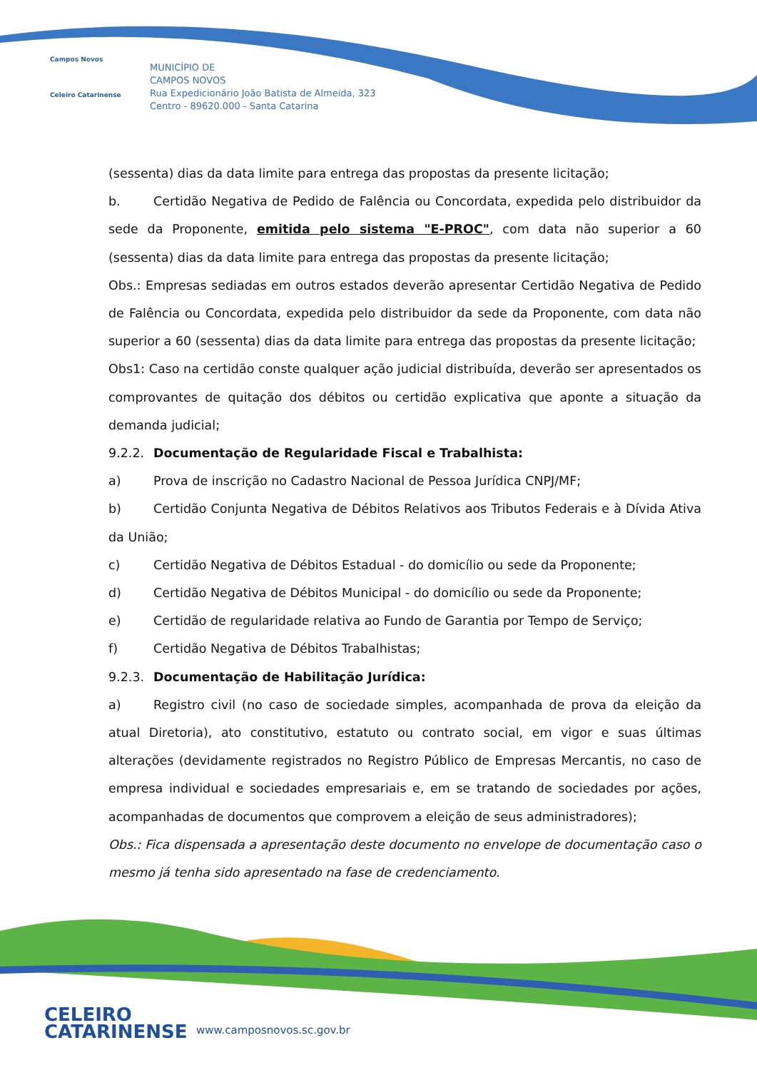Campos Novos
Celeiro Catarinense
MUNICÍPIO DE
CAMPOS NOVOS
Rua Expedicionário João Batista de Almeida, 323
Centro - 89620.000 - Santa Catarina
(sessenta) dias da data limite para entrega das propostas da presente licitação;
b. Certidão Negativa de Pedido de Falência ou Concordata, expedida pelo distribuidor da sede da Proponente, emitida pelo sistema "E-PROC", com data não superior a 60 (sessenta) dias da data limite para entrega das propostas da presente licitação;
Obs.: Empresas sediadas em outros estados deverão apresentar Certidão Negativa de Pedido de Falência ou Concordata, expedida pelo distribuidor da sede da Proponente, com data não superior a 60 (sessenta) dias da data limite para entrega das propostas da presente licitação;
Obs1: Caso na certidão conste qualquer ação judicial distribuída, deverão ser apresentados os comprovantes de quitação dos débitos ou certidão explicativa que aponte a situação da demanda judicial;
9.2.2. Documentação de Regularidade Fiscal e Trabalhista:
a) Prova de inscrição no Cadastro Nacional de Pessoa Jurídica CNPJ/MF;
b) Certidão Conjunta Negativa de Débitos Relativos aos Tributos Federais e à Dívida Ativa da União;
c) Certidão Negativa de Débitos Estadual - do domicílio ou sede da Proponente;
d) Certidão Negativa de Débitos Municipal - do domicílio ou sede da Proponente;
e) Certidão de regularidade relativa ao Fundo de Garantia por Tempo de Serviço;
f) Certidão Negativa de Débitos Trabalhistas;
9.2.3. Documentação de Habilitação Jurídica:
a) Registro civil (no caso de sociedade simples, acompanhada de prova da eleição da atual Diretoria), ato constitutivo, estatuto ou contrato social, em vigor e suas últimas alterações (devidamente registrados no Registro Público de Empresas Mercantis, no caso de empresa individual e sociedades empresariais e, em se tratando de sociedades por ações, acompanhadas de documentos que comprovem a eleição de seus administradores);
Obs.: Fica dispensada a apresentação deste documento no envelope de documentação caso o mesmo já tenha sido apresentado na fase de credenciamento.
CELEIRO
CATARINENSE
www.camposnovos.sc.gov.br